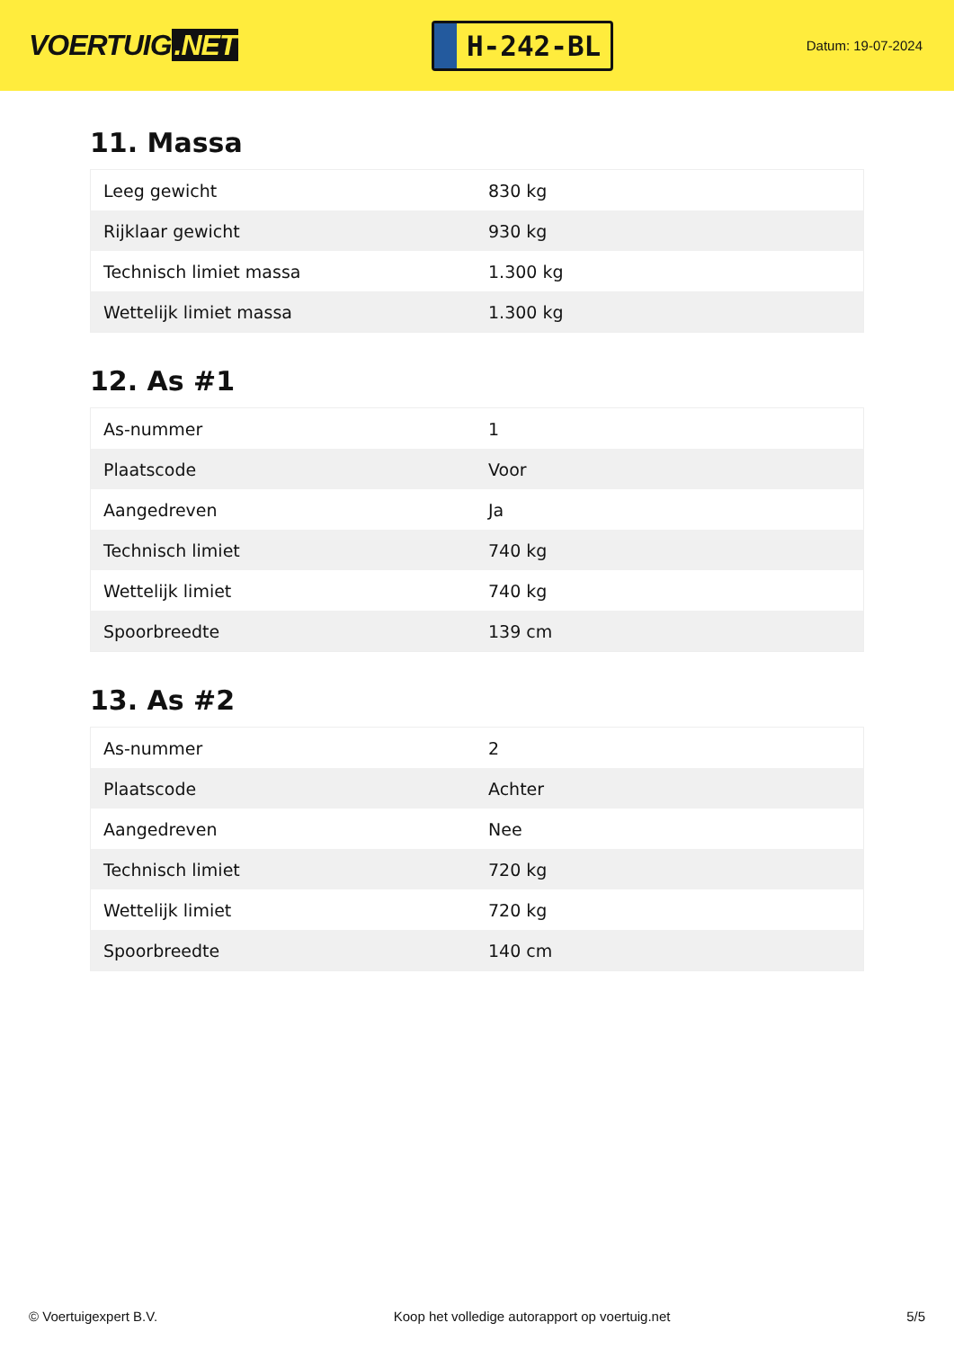VOERTUIG.NET
H-242-BL
Datum: 19-07-2024
11. Massa
| Leeg gewicht | 830 kg |
| Rijklaar gewicht | 930 kg |
| Technisch limiet massa | 1.300 kg |
| Wettelijk limiet massa | 1.300 kg |
12. As #1
| As-nummer | 1 |
| Plaatscode | Voor |
| Aangedreven | Ja |
| Technisch limiet | 740 kg |
| Wettelijk limiet | 740 kg |
| Spoorbreedte | 139 cm |
13. As #2
| As-nummer | 2 |
| Plaatscode | Achter |
| Aangedreven | Nee |
| Technisch limiet | 720 kg |
| Wettelijk limiet | 720 kg |
| Spoorbreedte | 140 cm |
© Voertuigexpert B.V. Koop het volledige autorapport op voertuig.net 5/5